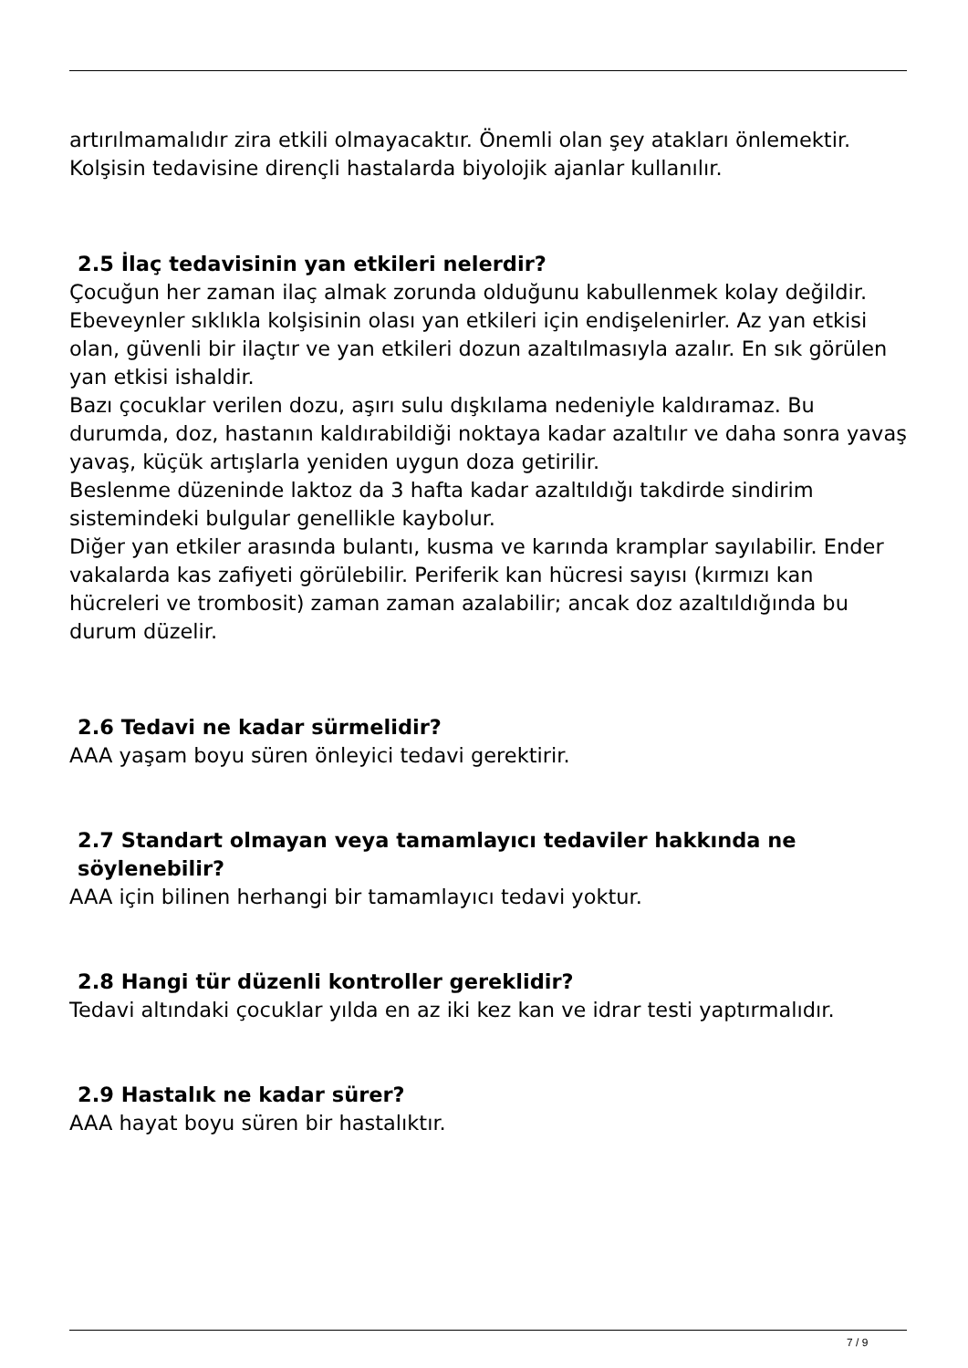artırılmamalıdır zira etkili olmayacaktır. Önemli olan şey atakları önlemektir.
Kolşisin tedavisine dirençli hastalarda biyolojik ajanlar kullanılır.
2.5 İlaç tedavisinin yan etkileri nelerdir?
Çocuğun her zaman ilaç almak zorunda olduğunu kabullenmek kolay değildir. Ebeveynler sıklıkla kolşisinin olası yan etkileri için endişelenirler. Az yan etkisi olan, güvenli bir ilaçtır ve yan etkileri dozun azaltılmasıyla azalır. En sık görülen yan etkisi ishaldir.
Bazı çocuklar verilen dozu, aşırı sulu dışkılama nedeniyle kaldıramaz. Bu durumda, doz, hastanın kaldırabildiği noktaya kadar azaltılır ve daha sonra yavaş yavaş, küçük artışlarla yeniden uygun doza getirilir.
Beslenme düzeninde laktoz da 3 hafta kadar azaltıldığı takdirde sindirim sistemindeki bulgular genellikle kaybolur.
Diğer yan etkiler arasında bulantı, kusma ve karında kramplar sayılabilir. Ender vakalarda kas zafiyeti görülebilir. Periferik kan hücresi sayısı (kırmızı kan hücreleri ve trombosit) zaman zaman azalabilir; ancak doz azaltıldığında bu durum düzelir.
2.6 Tedavi ne kadar sürmelidir?
AAA yaşam boyu süren önleyici tedavi gerektirir.
2.7 Standart olmayan veya tamamlayıcı tedaviler hakkında ne söylenebilir?
AAA için bilinen herhangi bir tamamlayıcı tedavi yoktur.
2.8 Hangi tür düzenli kontroller gereklidir?
Tedavi altındaki çocuklar yılda en az iki kez kan ve idrar testi yaptırmalıdır.
2.9 Hastalık ne kadar sürer?
AAA hayat boyu süren bir hastalıktır.
7 / 9